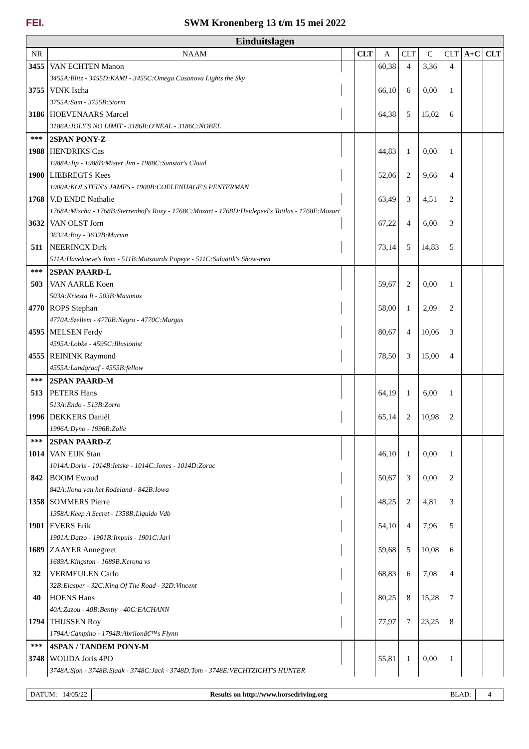FEI.
SWM Kronenberg 13 t/m 15 mei 2022
Einduitslagen
| NR | NAAM | | CLT | A | CLT | C | CLT | A+C | CLT |
| --- | --- | --- | --- | --- | --- | --- | --- | --- | --- |
| 3455 | VAN ECHTEN Manon | | | 60,38 | 4 | 3,36 | 4 | | |
| | 3455A:Blitz - 3455D:KAMI - 3455C:Omega Casanova Lights the Sky | | | | | | | | |
| 3755 | VINK Ischa | | | 66,10 | 6 | 0,00 | 1 | | |
| | 3755A:Sam - 3755B:Storm | | | | | | | | |
| 3186 | HOEVENAARS Marcel | | | 64,38 | 5 | 15,02 | 6 | | |
| | 3186A:JOLY'S NO LIMIT - 3186B:O'NEAL - 3186C:NOBEL | | | | | | | | |
| *** | 2SPAN PONY-Z | | | | | | | | |
| 1988 | HENDRIKS Cas | | | 44,83 | 1 | 0,00 | 1 | | |
| | 1988A:Jip - 1988B:Mister Jim - 1988C:Sunstar's Cloud | | | | | | | | |
| 1900 | LIEBREGTS Kees | | | 52,06 | 2 | 9,66 | 4 | | |
| | 1900A:KOLSTEIN'S JAMES - 1900B:COELENHAGE'S PENTERMAN | | | | | | | | |
| 1768 | V.D ENDE Nathalie | | | 63,49 | 3 | 4,51 | 2 | | |
| | 1768A:Mischa - 1768B:Sterrenhof's Roxy - 1768C:Mozart - 1768D:Heidepeel's Totilas - 1768E:Mozart | | | | | | | | |
| 3632 | VAN OLST Jorn | | | 67,22 | 4 | 6,00 | 3 | | |
| | 3632A:Boy - 3632B:Marvin | | | | | | | | |
| 511 | NEERINCX Dirk | | | 73,14 | 5 | 14,83 | 5 | | |
| | 511A:Havehoeve's Ivan - 511B:Mutsaards Popeye - 511C:Sulaatik's Show-men | | | | | | | | |
| *** | 2SPAN PAARD-L | | | | | | | | |
| 503 | VAN AARLE Koen | | | 59,67 | 2 | 0,00 | 1 | | |
| | 503A:Kriesta Ii - 503B:Maximus | | | | | | | | |
| 4770 | ROPS Stephan | | | 58,00 | 1 | 2,09 | 2 | | |
| | 4770A:Szellem - 4770B:Negro - 4770C:Margus | | | | | | | | |
| 4595 | MELSEN Ferdy | | | 80,67 | 4 | 10,06 | 3 | | |
| | 4595A:Lobke - 4595C:Illusionist | | | | | | | | |
| 4555 | REININK Raymond | | | 78,50 | 3 | 15,00 | 4 | | |
| | 4555A:Landgraaf - 4555B:fellow | | | | | | | | |
| *** | 2SPAN PAARD-M | | | | | | | | |
| 513 | PETERS Hans | | | 64,19 | 1 | 6,00 | 1 | | |
| | 513A:Endo - 513B:Zorro | | | | | | | | |
| 1996 | DEKKERS Daniël | | | 65,14 | 2 | 10,98 | 2 | | |
| | 1996A:Dyno - 1996B:Zolie | | | | | | | | |
| *** | 2SPAN PAARD-Z | | | | | | | | |
| 1014 | VAN EIJK Stan | | | 46,10 | 1 | 0,00 | 1 | | |
| | 1014A:Doris - 1014B:Ietske - 1014C:Jones - 1014D:Zorac | | | | | | | | |
| 842 | BOOM Ewoud | | | 50,67 | 3 | 0,00 | 2 | | |
| | 842A:Ilona van het Rodeland - 842B:Iowa | | | | | | | | |
| 1358 | SOMMERS Pierre | | | 48,25 | 2 | 4,81 | 3 | | |
| | 1358A:Keep A Secret - 1358B:Liquido Vdb | | | | | | | | |
| 1901 | EVERS Erik | | | 54,10 | 4 | 7,96 | 5 | | |
| | 1901A:Datzo - 1901B:Impuls - 1901C:Jari | | | | | | | | |
| 1689 | ZAAYER Annegreet | | | 59,68 | 5 | 10,08 | 6 | | |
| | 1689A:Kingston - 1689B:Kerona vs | | | | | | | | |
| 32 | VERMEULEN Carlo | | | 68,83 | 6 | 7,08 | 4 | | |
| | 32B:Ejasper - 32C:King Of The Road - 32D:Vincent | | | | | | | | |
| 40 | HOENS Hans | | | 80,25 | 8 | 15,28 | 7 | | |
| | 40A:Zazou - 40B:Bently - 40C:EACHANN | | | | | | | | |
| 1794 | THIJSSEN Roy | | | 77,97 | 7 | 23,25 | 8 | | |
| | 1794A:Campino - 1794B:Abrilonâ€™s Flynn | | | | | | | | |
| *** | 4SPAN / TANDEM PONY-M | | | | | | | | |
| 3748 | WOUDA Joris 4PO | | | 55,81 | 1 | 0,00 | 1 | | |
| | 3748A:Sjon - 3748B:Sjaak - 3748C:Jack - 3748D:Tom - 3748E:VECHTZICHT'S HUNTER | | | | | | | | |
DATUM: 14/05/22 Results on http://www.horsedriving.org
BLAD: 4